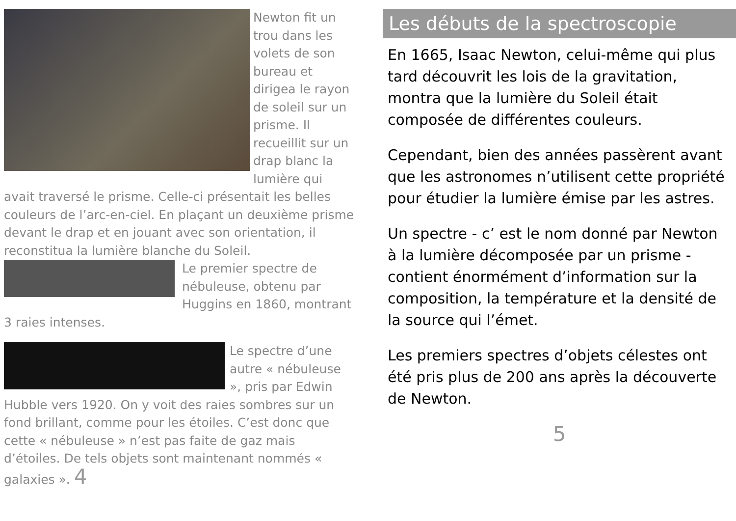Newton fit un trou dans les volets de son bureau et dirigea le rayon de soleil sur un prisme. Il recueillit sur un drap blanc la lumière qui avait traversé le prisme. Celle-ci présentait les belles couleurs de l’arc-en-ciel. En plaçant un deuxième prisme devant le drap et en jouant avec son orientation, il reconstitua la lumière blanche du Soleil.
Le premier spectre de nébuleuse, obtenu par Huggins en 1860, montrant 3 raies intenses.
Le spectre d’une autre « nébuleuse », pris par Edwin Hubble vers 1920. On y voit des raies sombres sur un fond brillant, comme pour les étoiles. C’est donc que cette « nébuleuse » n’est pas faite de gaz mais d’étoiles. De tels objets sont maintenant nommés « galaxies ». 4
Les débuts de la spectroscopie
En 1665, Isaac Newton, celui-même qui plus tard découvrit les lois de la gravitation, montra que la lumière du Soleil était composée de différentes couleurs.
Cependant, bien des années passèrent avant que les astronomes n’utilisent cette propriété pour étudier la lumière émise par les astres.
Un spectre - c’ est le nom donné par Newton à la lumière décomposée par un prisme - contient énormément d’information sur la composition, la température et la densité de la source qui l’émet.
Les premiers spectres d’objets célestes ont été pris plus de 200 ans après la découverte de Newton.
5